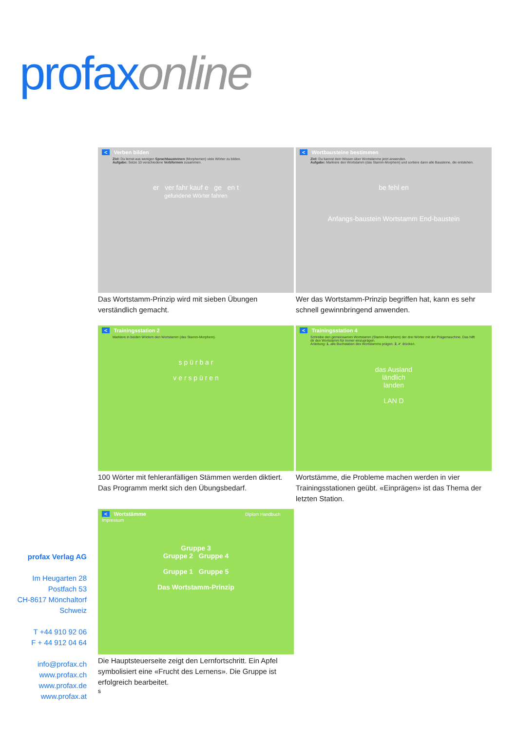profax online
< Verben bilden
Ziel: Du lernst aus wenigen Sprachbausteinen (Morphemen) viele Wörter zu bilden.
Aufgabe: Setze 10 verschiedene Verbformen zusammen.
er ver fahr kauf e ge en t
gefundene Wörter fahren
Das Wortstamm-Prinzip wird mit sieben Übungen verständlich gemacht.
< Wortbausteine bestimmen
Ziel: Du kannst dein Wissen über Wortstämme jetzt anwenden.
Aufgabe: Markiere den Wortstamm (das Stamm-Morphem) und sortiere dann alle Bausteine, die entstehen.
be fehl en
Anfangs-baustein Wortstamm End-baustein
Wer das Wortstamm-Prinzip begriffen hat, kann es sehr schnell gewinnbringend anwenden.
< Trainingsstation 2
Markiere in beiden Wörtern den Wortstamm (das Stamm-Morphem).
s p ü r b a r
v e r s p ü r e n
100 Wörter mit fehleranfälligen Stämmen werden diktiert. Das Programm merkt sich den Übungsbedarf.
< Trainingsstation 4
Schreibe den gemeinsamen Wortstamm (Stamm-Morphem) der drei Wörter mit der Prägemaschine. Das hilft dir den Wortstamm für immer einzuprägen.
Anleitung: 1. alle Buchstaben des Wortstamms prägen. 2. ✔ drücken.
das Ausland
ländlich
landen
LAN D
Wortstämme, die Probleme machen werden in vier Trainingsstationen geübt. «Einprägen» ist das Thema der letzten Station.
< Wortstämme Diplom Handbuch Impressum
Gruppe 3
Gruppe 2 Gruppe 4
Gruppe 1 Gruppe 5
Das Wortstamm-Prinzip
Die Hauptsteuerseite zeigt den Lernfortschritt. Ein Apfel symbolisiert eine «Frucht des Lernens». Die Gruppe ist erfolgreich bearbeitet.
s
profax Verlag AG
Im Heugarten 28
Postfach 53
CH-8617 Mönchaltorf
Schweiz
T +44 910 92 06
F + 44 912 04 64
info@profax.ch
www.profax.ch
www.profax.de
www.profax.at